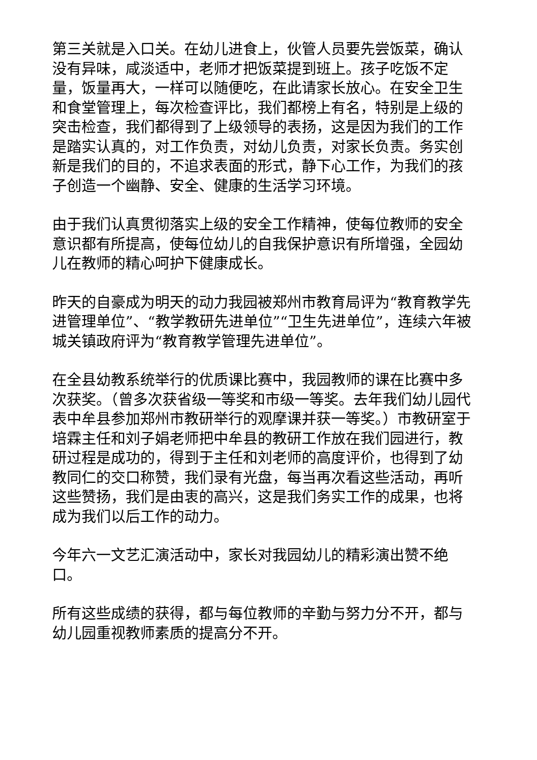第三关就是入口关。在幼儿进食上，伙管人员要先尝饭菜，确认没有异味，咸淡适中，老师才把饭菜提到班上。孩子吃饭不定量，饭量再大，一样可以随便吃，在此请家长放心。在安全卫生和食堂管理上，每次检查评比，我们都榜上有名，特别是上级的突击检查，我们都得到了上级领导的表扬，这是因为我们的工作是踏实认真的，对工作负责，对幼儿负责，对家长负责。务实创新是我们的目的，不追求表面的形式，静下心工作，为我们的孩子创造一个幽静、安全、健康的生活学习环境。
由于我们认真贯彻落实上级的安全工作精神，使每位教师的安全意识都有所提高，使每位幼儿的自我保护意识有所增强，全园幼儿在教师的精心呵护下健康成长。
昨天的自豪成为明天的动力我园被郑州市教育局评为“教育教学先进管理单位”、“教学教研先进单位”“卫生先进单位”，连续六年被城关镇政府评为“教育教学管理先进单位”。
在全县幼教系统举行的优质课比赛中，我园教师的课在比赛中多次获奖。（曾多次获省级一等奖和市级一等奖。去年我们幼儿园代表中牟县参加郑州市教研举行的观摩课并获一等奖。）市教研室于培霖主任和刘子娟老师把中牟县的教研工作放在我们园进行，教研过程是成功的，得到于主任和刘老师的高度评价，也得到了幼教同仁的交口称赞，我们录有光盘，每当再次看这些活动，再听这些赞扬，我们是由衷的高兴，这是我们务实工作的成果，也将成为我们以后工作的动力。
今年六一文艺汇演活动中，家长对我园幼儿的精彩演出赞不绝口。
所有这些成绩的获得，都与每位教师的辛勤与努力分不开，都与幼儿园重视教师素质的提高分不开。